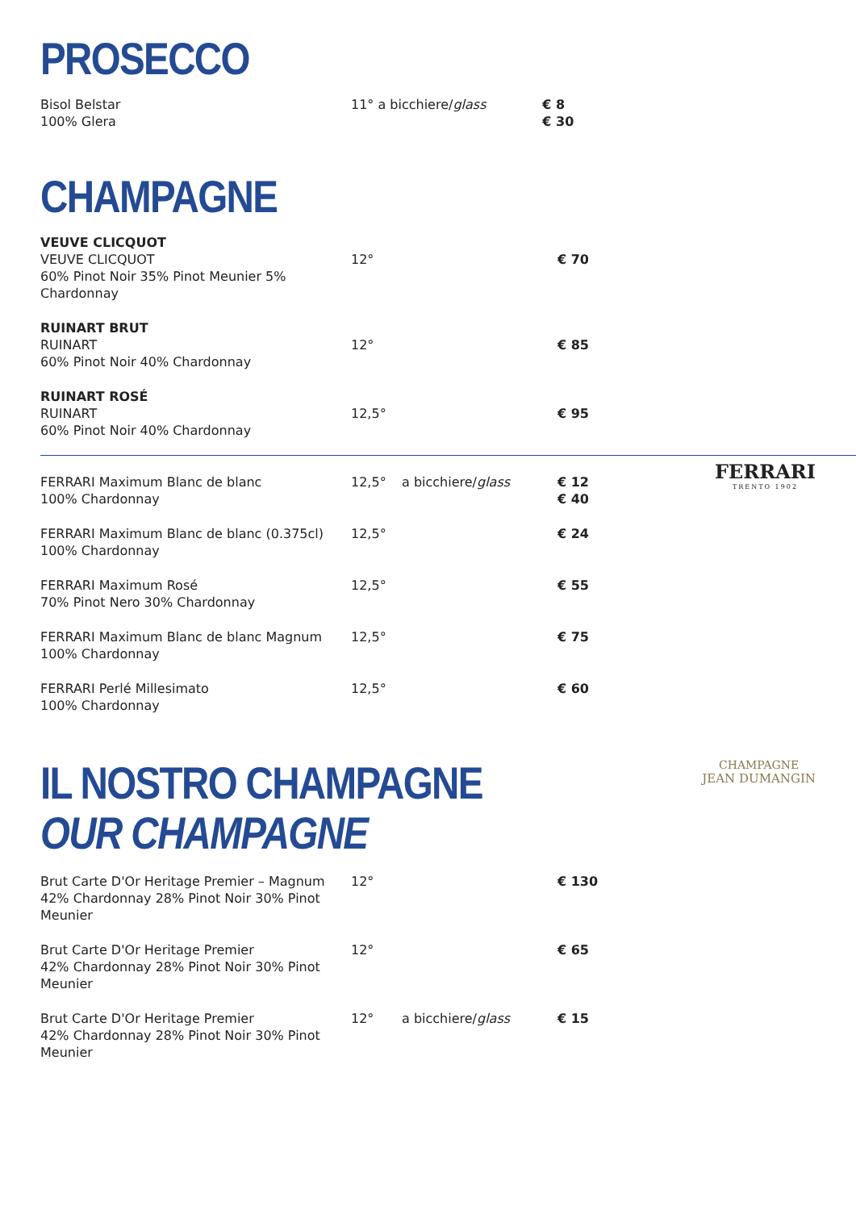PROSECCO
| Bisol Belstar 100% Glera | 11° a bicchiere/ glass | € 8 € 30 |
CHAMPAGNE
| VEUVE CLICQUOT VEUVE CLICQUOT 60% Pinot Noir 35% Pinot Meunier 5% Chardonnay | 12° | | € 70 |
| RUINART BRUT RUINART 60% Pinot Noir 40% Chardonnay | 12° | | € 85 |
| RUINART ROSÉ RUINART 60% Pinot Noir 40% Chardonnay | 12,5° | | € 95 |
FERRARI
TRENTO 1902
| FERRARI Maximum Blanc de blanc 100% Chardonnay | 12,5° | a bicchiere/ glass | € 12 € 40 |
| FERRARI Maximum Blanc de blanc (0.375cl) 100% Chardonnay | 12,5° | | € 24 |
| FERRARI Maximum Rosé 70% Pinot Nero 30% Chardonnay | 12,5° | | € 55 |
| FERRARI Maximum Blanc de blanc Magnum 100% Chardonnay | 12,5° | | € 75 |
| FERRARI Perlé Millesimato 100% Chardonnay | 12,5° | | € 60 |
CHAMPAGNE
JEAN DUMANGIN
IL NOSTRO CHAMPAGNE
OUR CHAMPAGNE
| Brut Carte D'Or Heritage Premier – Magnum 42% Chardonnay 28% Pinot Noir 30% Pinot Meunier | 12° | | € 130 |
| Brut Carte D'Or Heritage Premier 42% Chardonnay 28% Pinot Noir 30% Pinot Meunier | 12° | | € 65 |
| Brut Carte D'Or Heritage Premier 42% Chardonnay 28% Pinot Noir 30% Pinot Meunier | 12° | a bicchiere/ glass | € 15 |